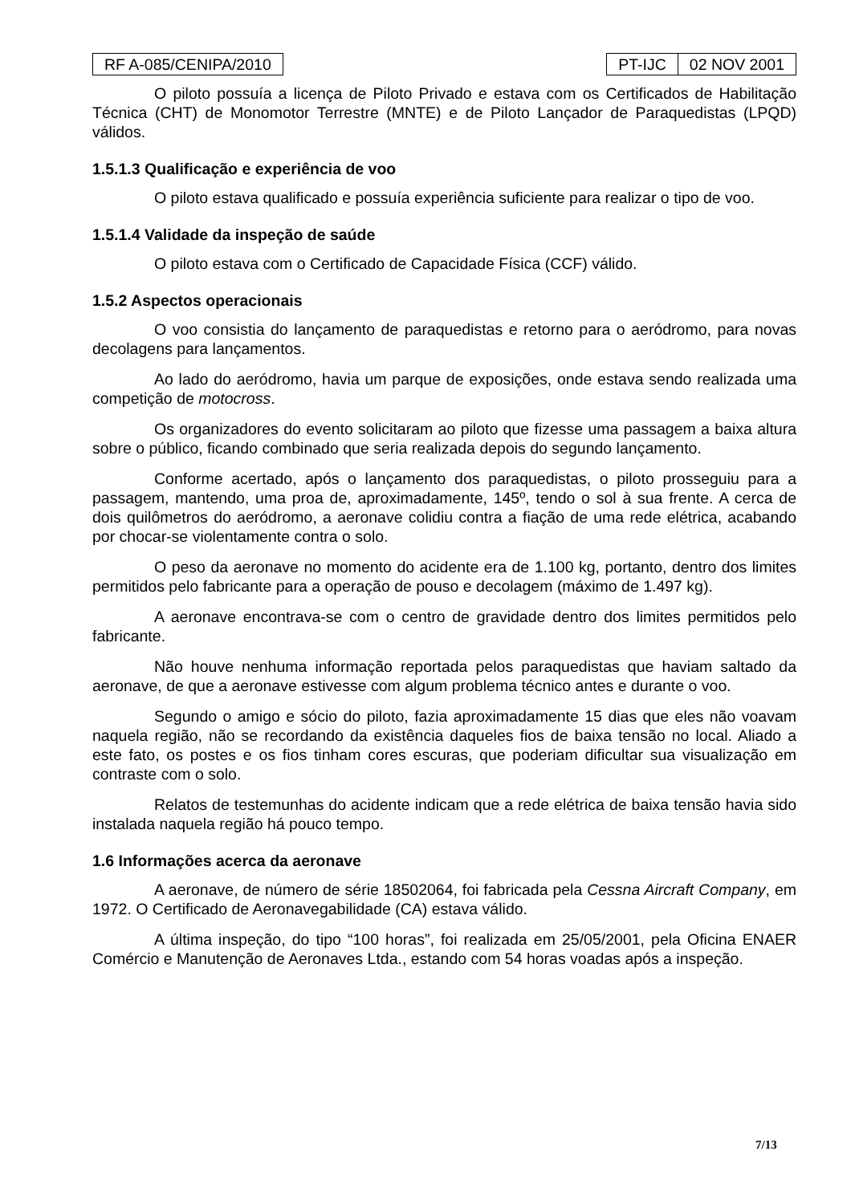RF A-085/CENIPA/2010 PT-IJC 02 NOV 2001
O piloto possuía a licença de Piloto Privado e estava com os Certificados de Habilitação Técnica (CHT) de Monomotor Terrestre (MNTE) e de Piloto Lançador de Paraquedistas (LPQD) válidos.
1.5.1.3 Qualificação e experiência de voo
O piloto estava qualificado e possuía experiência suficiente para realizar o tipo de voo.
1.5.1.4 Validade da inspeção de saúde
O piloto estava com o Certificado de Capacidade Física (CCF) válido.
1.5.2 Aspectos operacionais
O voo consistia do lançamento de paraquedistas e retorno para o aeródromo, para novas decolagens para lançamentos.
Ao lado do aeródromo, havia um parque de exposições, onde estava sendo realizada uma competição de motocross.
Os organizadores do evento solicitaram ao piloto que fizesse uma passagem a baixa altura sobre o público, ficando combinado que seria realizada depois do segundo lançamento.
Conforme acertado, após o lançamento dos paraquedistas, o piloto prosseguiu para a passagem, mantendo, uma proa de, aproximadamente, 145º, tendo o sol à sua frente. A cerca de dois quilômetros do aeródromo, a aeronave colidiu contra a fiação de uma rede elétrica, acabando por chocar-se violentamente contra o solo.
O peso da aeronave no momento do acidente era de 1.100 kg, portanto, dentro dos limites permitidos pelo fabricante para a operação de pouso e decolagem (máximo de 1.497 kg).
A aeronave encontrava-se com o centro de gravidade dentro dos limites permitidos pelo fabricante.
Não houve nenhuma informação reportada pelos paraquedistas que haviam saltado da aeronave, de que a aeronave estivesse com algum problema técnico antes e durante o voo.
Segundo o amigo e sócio do piloto, fazia aproximadamente 15 dias que eles não voavam naquela região, não se recordando da existência daqueles fios de baixa tensão no local. Aliado a este fato, os postes e os fios tinham cores escuras, que poderiam dificultar sua visualização em contraste com o solo.
Relatos de testemunhas do acidente indicam que a rede elétrica de baixa tensão havia sido instalada naquela região há pouco tempo.
1.6 Informações acerca da aeronave
A aeronave, de número de série 18502064, foi fabricada pela Cessna Aircraft Company, em 1972. O Certificado de Aeronavegabilidade (CA) estava válido.
A última inspeção, do tipo “100 horas”, foi realizada em 25/05/2001, pela Oficina ENAER Comércio e Manutenção de Aeronaves Ltda., estando com 54 horas voadas após a inspeção.
7/13